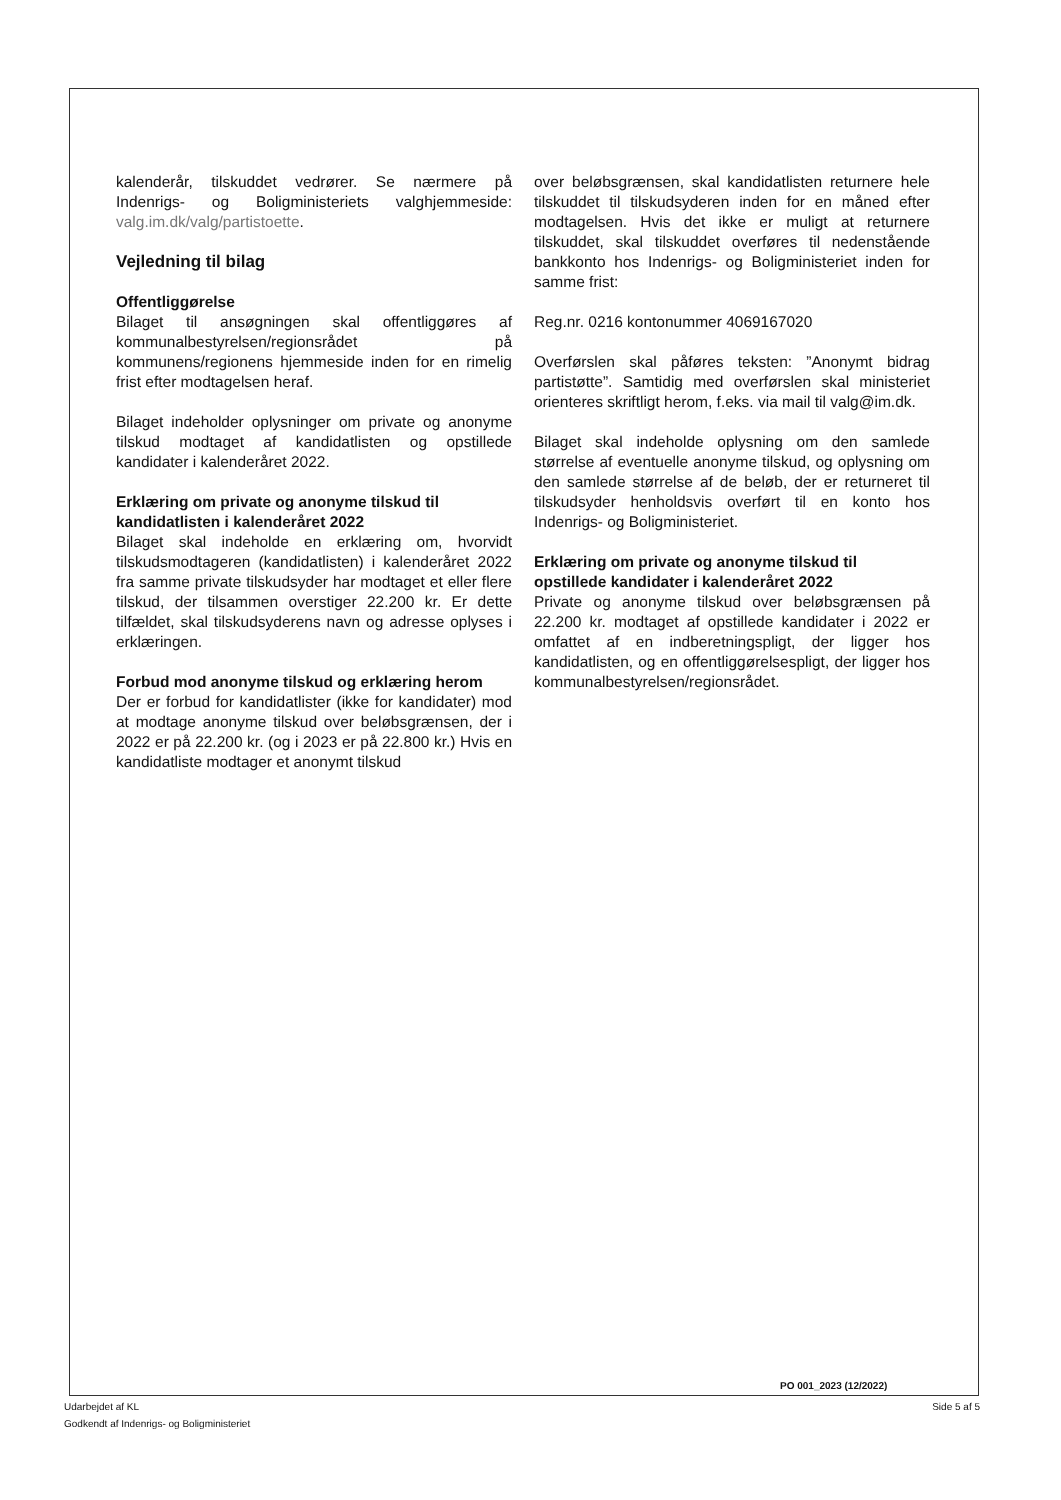kalenderår, tilskuddet vedrører. Se nærmere på Indenrigs- og Boligministeriets valghjemmeside: valg.im.dk/valg/partistoette.
Vejledning til bilag
Offentliggørelse
Bilaget til ansøgningen skal offentliggøres af kommunalbestyrelsen/regionsrådet på kommunens/regionens hjemmeside inden for en rimelig frist efter modtagelsen heraf.
Bilaget indeholder oplysninger om private og anonyme tilskud modtaget af kandidatlisten og opstillede kandidater i kalenderåret 2022.
Erklæring om private og anonyme tilskud til kandidatlisten i kalenderåret 2022
Bilaget skal indeholde en erklæring om, hvorvidt tilskudsmodtageren (kandidatlisten) i kalenderåret 2022 fra samme private tilskudsyder har modtaget et eller flere tilskud, der tilsammen overstiger 22.200 kr. Er dette tilfældet, skal tilskudsyderens navn og adresse oplyses i erklæringen.
Forbud mod anonyme tilskud og erklæring herom
Der er forbud for kandidatlister (ikke for kandidater) mod at modtage anonyme tilskud over beløbsgrænsen, der i 2022 er på 22.200 kr. (og i 2023 er på 22.800 kr.) Hvis en kandidatliste modtager et anonymt tilskud
over beløbsgrænsen, skal kandidatlisten returnere hele tilskuddet til tilskudsyderen inden for en måned efter modtagelsen. Hvis det ikke er muligt at returnere tilskuddet, skal tilskuddet overføres til nedenstående bankkonto hos Indenrigs- og Boligministeriet inden for samme frist:
Reg.nr. 0216 kontonummer 4069167020
Overførslen skal påføres teksten: ”Anonymt bidrag partistøtte”. Samtidig med overførslen skal ministeriet orienteres skriftligt herom, f.eks. via mail til valg@im.dk.
Bilaget skal indeholde oplysning om den samlede størrelse af eventuelle anonyme tilskud, og oplysning om den samlede størrelse af de beløb, der er returneret til tilskudsyder henholdsvis overført til en konto hos Indenrigs- og Boligministeriet.
Erklæring om private og anonyme tilskud til opstillede kandidater i kalenderåret 2022
Private og anonyme tilskud over beløbsgrænsen på 22.200 kr. modtaget af opstillede kandidater i 2022 er omfattet af en indberetningspligt, der ligger hos kandidatlisten, og en offentliggørelsespligt, der ligger hos kommunalbestyrelsen/regionsrådet.
PO 001_2023 (12/2022)
Udarbejdet af KL
Godkendt af Indenrigs- og Boligministeriet
Side 5 af 5